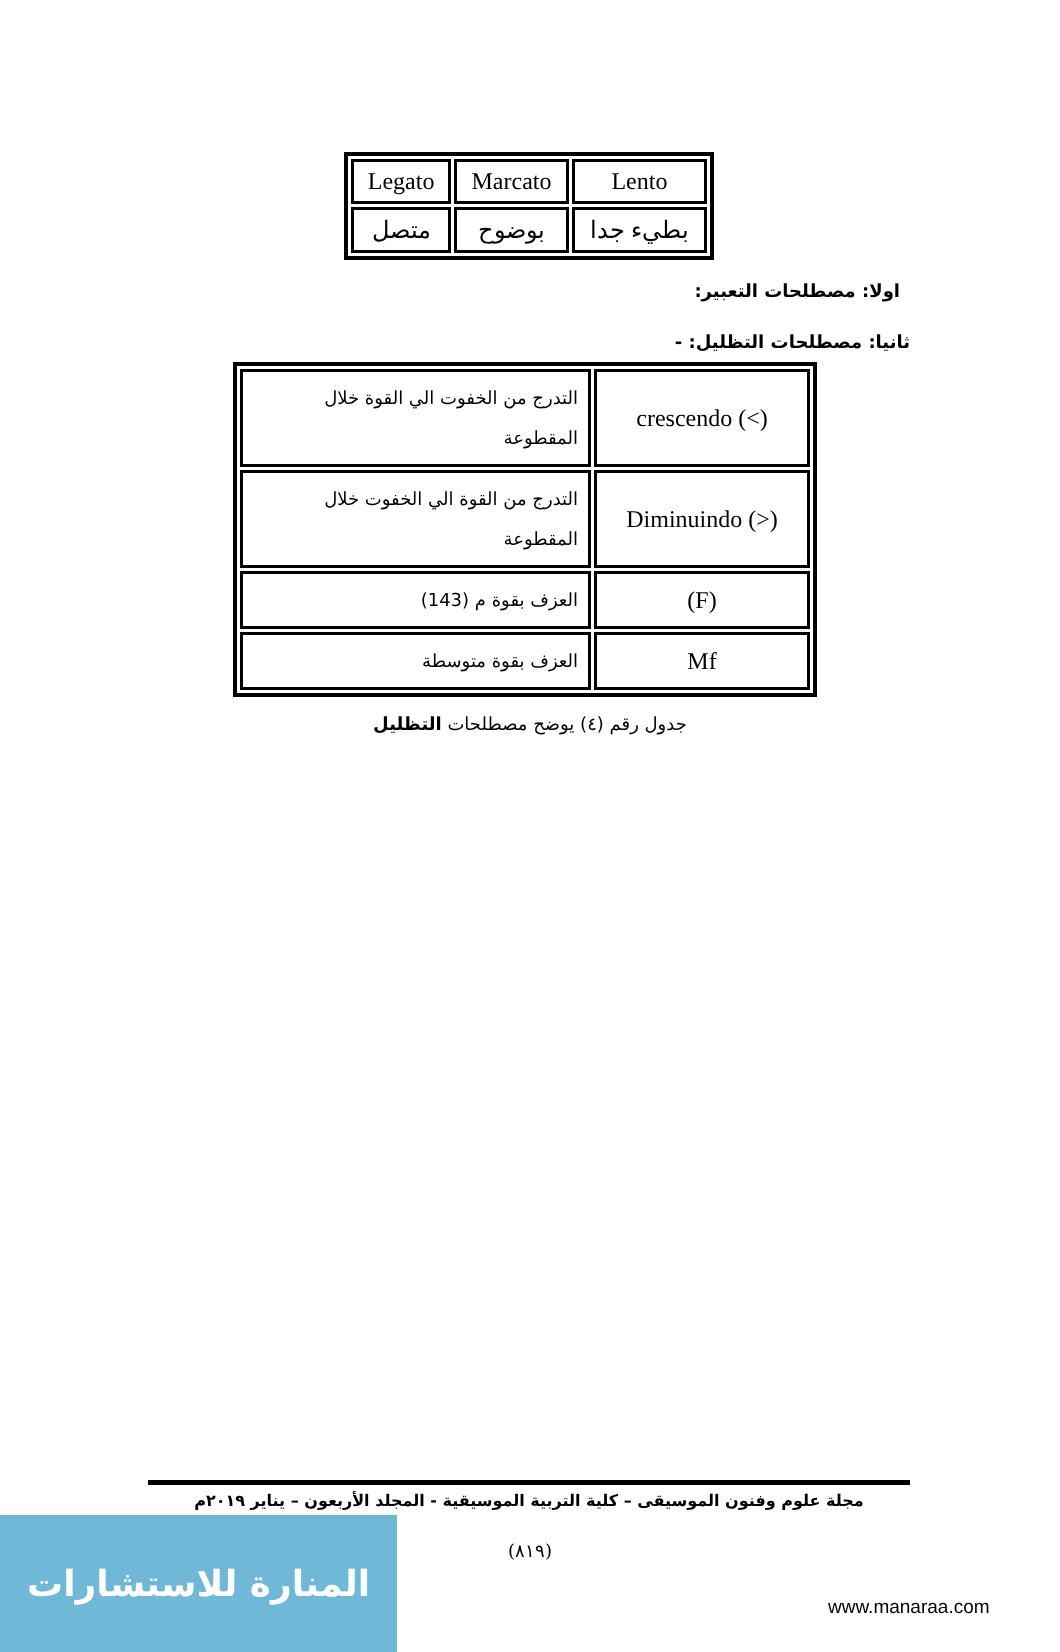| Legato | Marcato | Lento |
| متصل | بوضوح | بطيء جدا |
اولا: مصطلحات التعبير:
ثانيا: مصطلحات التظليل: -
| التدرج من الخفوت الي القوة خلال المقطوعة | crescendo (<) |
| التدرج من القوة الي الخفوت خلال المقطوعة | Diminuindo (>) |
| العزف بقوة م (143) | (F) |
| العزف بقوة متوسطة | Mf |
جدول رقم (٤) يوضح مصطلحات التظليل
مجلة علوم وفنون الموسيقى – كلية التربية الموسيقية - المجلد الأربعون – يناير ٢٠١٩م
(٨١٩)
المنارة للاستشارات
www.manaraa.com